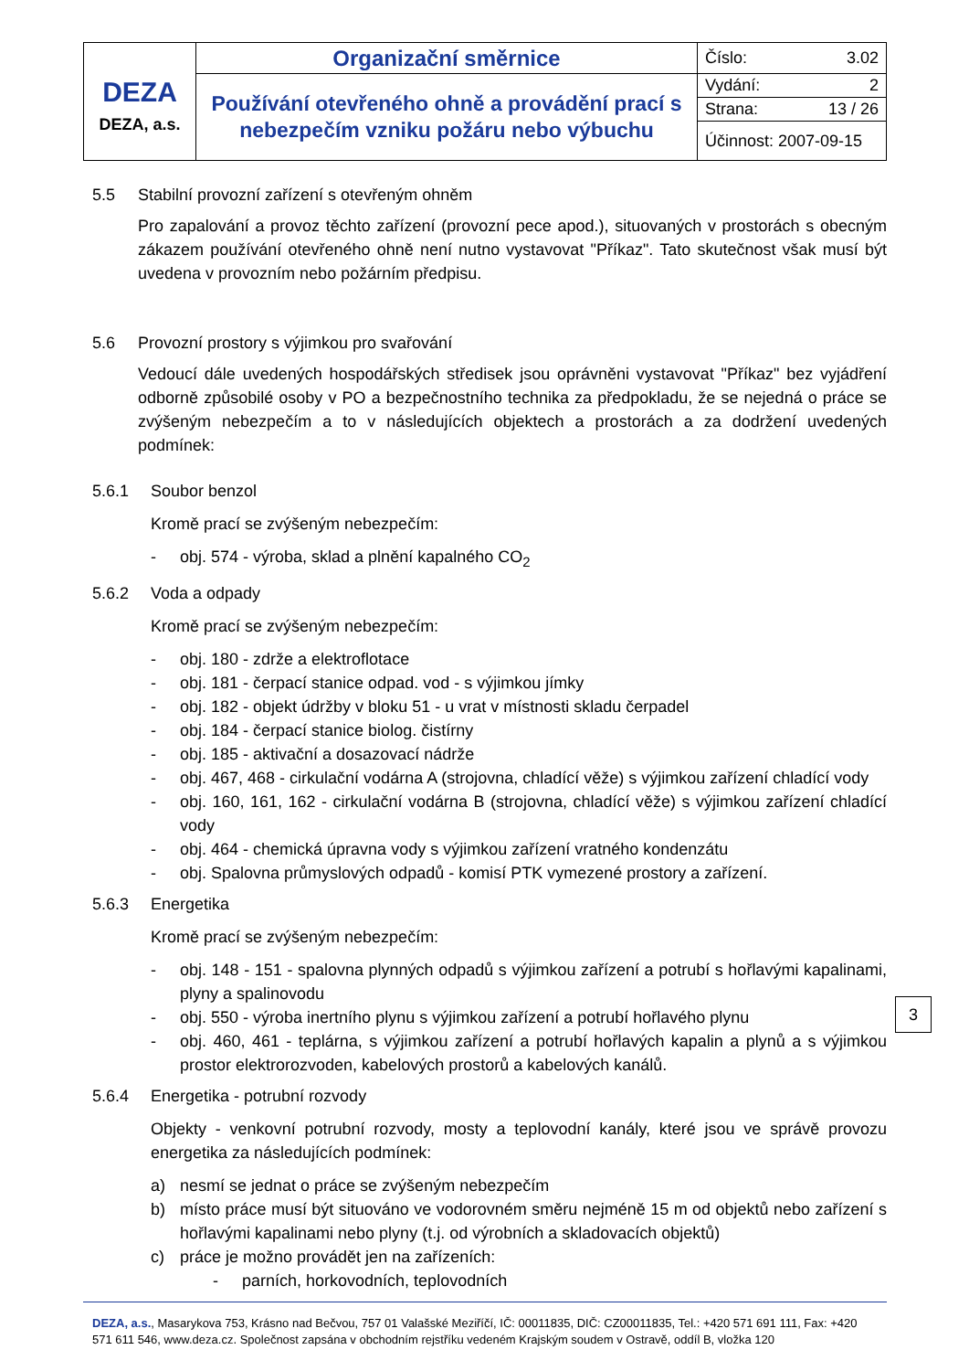| DEZA DEZA, a.s. | Organizační směrnice | Číslo: 3.02 |
| | Používání otevřeného ohně a provádění prací s nebezpečím vzniku požáru nebo výbuchu | Vydání: 2 |
| | | Strana: 13 / 26 |
| | | Účinnost: 2007-09-15 |
5.5 Stabilní provozní zařízení s otevřeným ohněm
Pro zapalování a provoz těchto zařízení (provozní pece apod.), situovaných v prostorách s obecným zákazem používání otevřeného ohně není nutno vystavovat "Příkaz". Tato skutečnost však musí být uvedena v provozním nebo požárním předpisu.
5.6 Provozní prostory s výjimkou pro svařování
Vedoucí dále uvedených hospodářských středisek jsou oprávněni vystavovat "Příkaz" bez vyjádření odborně způsobilé osoby v PO a bezpečnostního technika za předpokladu, že se nejedná o práce se zvýšeným nebezpečím a to v následujících objektech a prostorách a za dodržení uvedených podmínek:
5.6.1 Soubor benzol
Kromě prací se zvýšeným nebezpečím:
- obj. 574 - výroba, sklad a plnění kapalného CO<sub>2</sub>
5.6.2 Voda a odpady
Kromě prací se zvýšeným nebezpečím:
- obj. 180 - zdrže a elektroflotace
- obj. 181 - čerpací stanice odpad. vod - s výjimkou jímky
- obj. 182 - objekt údržby v bloku 51 - u vrat v místnosti skladu čerpadel
- obj. 184 - čerpací stanice biolog. čistírny
- obj. 185 - aktivační a dosazovací nádrže
- obj. 467, 468 - cirkulační vodárna A (strojovna, chladící věže) s výjimkou zařízení chladící vody
- obj. 160, 161, 162 - cirkulační vodárna B (strojovna, chladící věže) s výjimkou zařízení chladící vody
- obj. 464 - chemická úpravna vody s výjimkou zařízení vratného kondenzátu
- obj. Spalovna průmyslových odpadů - komisí PTK vymezené prostory a zařízení.
5.6.3 Energetika
Kromě prací se zvýšeným nebezpečím:
- obj. 148 - 151 - spalovna plynných odpadů s výjimkou zařízení a potrubí s hořlavými kapalinami, plyny a spalinovodu
- obj. 550 - výroba inertního plynu s výjimkou zařízení a potrubí hořlavého plynu
- obj. 460, 461 - teplárna, s výjimkou zařízení a potrubí hořlavých kapalin a plynů a s výjimkou prostor elektrorozvoden, kabelových prostorů a kabelových kanálů.
5.6.4 Energetika - potrubní rozvody
Objekty - venkovní potrubní rozvody, mosty a teplovodní kanály, které jsou ve správě provozu energetika za následujících podmínek:
a) nesmí se jednat o práce se zvýšeným nebezpečím
b) místo práce musí být situováno ve vodorovném směru nejméně 15 m od objektů nebo zařízení s hořlavými kapalinami nebo plyny (t.j. od výrobních a skladovacích objektů)
c) práce je možno provádět jen na zařízeních:
- parních, horkovodních, teplovodních
DEZA, a.s., Masarykova 753, Krásno nad Bečvou, 757 01 Valašské Meziříčí, IČ: 00011835, DIČ: CZ00011835, Tel.: +420 571 691 111, Fax: +420 571 611 546, www.deza.cz. Společnost zapsána v obchodním rejstříku vedeném Krajským soudem v Ostravě, oddíl B, vložka 120
3